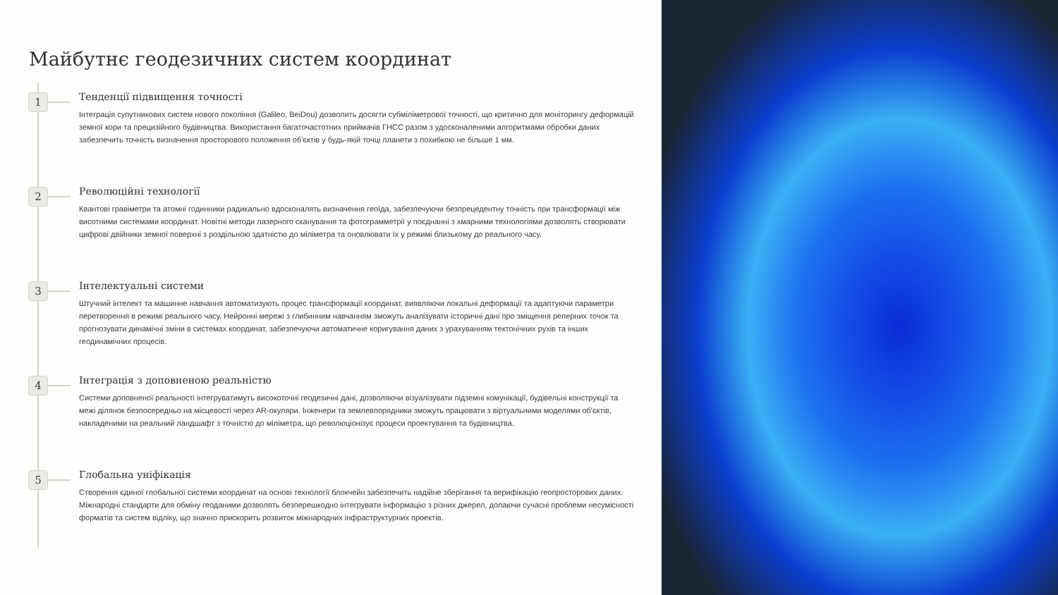Майбутнє геодезичних систем координат
1
Тенденції підвищення точності
Інтеграція супутникових систем нового покоління (Galileo, BeiDou) дозволить досягти субміліметрової точності, що критично для моніторингу деформацій земної кори та прецизійного будівництва. Використання багаточастотних приймачів ГНСС разом з удосконаленими алгоритмами обробки даних забезпечить точність визначення просторового положення об'єктів у будь-якій точці планети з похибкою не більше 1 мм.
2
Революційні технології
Квантові гравіметри та атомні годинники радикально вдосконалять визначення геоїда, забезпечуючи безпрецедентну точність при трансформації між висотними системами координат. Новітні методи лазерного сканування та фотограмметрії у поєднанні з хмарними технологіями дозволять створювати цифрові двійники земної поверхні з роздільною здатністю до міліметра та оновлювати їх у режимі близькому до реального часу.
3
Інтелектуальні системи
Штучний інтелект та машинне навчання автоматизують процес трансформації координат, виявляючи локальні деформації та адаптуючи параметри перетворення в режимі реального часу. Нейронні мережі з глибинним навчанням зможуть аналізувати історичні дані про зміщення реперних точок та прогнозувати динамічні зміни в системах координат, забезпечуючи автоматичне коригування даних з урахуванням тектонічних рухів та інших геодинамічних процесів.
4
Інтеграція з доповненою реальністю
Системи доповненої реальності інтегруватимуть високоточні геодезичні дані, дозволяючи візуалізувати підземні комунікації, будівельні конструкції та межі ділянок безпосередньо на місцевості через AR-окуляри. Інженери та землевпорядники зможуть працювати з віртуальними моделями об'єктів, накладеними на реальний ландшафт з точністю до міліметра, що революціонізує процеси проектування та будівництва.
5
Глобальна уніфікація
Створення єдиної глобальної системи координат на основі технології блокчейн забезпечить надійне зберігання та верифікацію геопросторових даних. Міжнародні стандарти для обміну геоданими дозволять безперешкодно інтегрувати інформацію з різних джерел, долаючи сучасні проблеми несумісності форматів та систем відліку, що значно прискорить розвиток міжнародних інфраструктурних проектів.